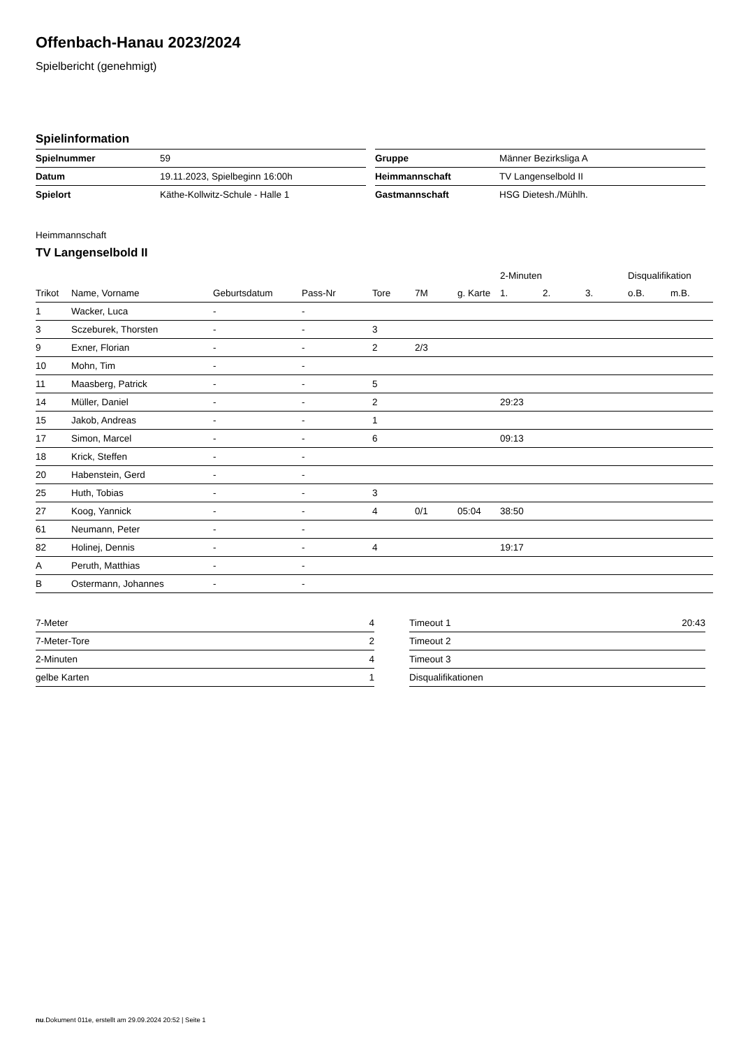Offenbach-Hanau 2023/2024
Spielbericht (genehmigt)
Spielinformation
| Spielnummer | 59 |
| Datum | 19.11.2023, Spielbeginn 16:00h |
| Spielort | Käthe-Kollwitz-Schule - Halle 1 |
| Gruppe | Männer Bezirksliga A |
| Heimmannschaft | TV Langenselbold II |
| Gastmannschaft | HSG Dietesh./Mühlh. |
Heimmannschaft
TV Langenselbold II
| | | | | | | | 2-Minuten | | | Disqualifikation | |
| --- | --- | --- | --- | --- | --- | --- | --- | --- | --- | --- | --- |
| Trikot | Name, Vorname | Geburtsdatum | Pass-Nr | Tore | 7M | g. Karte | 1. | 2. | 3. | o.B. | m.B. |
| 1 | Wacker, Luca | - | - | | | | | | | | |
| 3 | Sczeburek, Thorsten | - | - | 3 | | | | | | | |
| 9 | Exner, Florian | - | - | 2 | 2/3 | | | | | | |
| 10 | Mohn, Tim | - | - | | | | | | | | |
| 11 | Maasberg, Patrick | - | - | 5 | | | | | | | |
| 14 | Müller, Daniel | - | - | 2 | | | 29:23 | | | | |
| 15 | Jakob, Andreas | - | - | 1 | | | | | | | |
| 17 | Simon, Marcel | - | - | 6 | | | 09:13 | | | | |
| 18 | Krick, Steffen | - | - | | | | | | | | |
| 20 | Habenstein, Gerd | - | - | | | | | | | | |
| 25 | Huth, Tobias | - | - | 3 | | | | | | | |
| 27 | Koog, Yannick | - | - | 4 | 0/1 | 05:04 | 38:50 | | | | |
| 61 | Neumann, Peter | - | - | | | | | | | | |
| 82 | Holinej, Dennis | - | - | 4 | | | 19:17 | | | | |
| A | Peruth, Matthias | - | - | | | | | | | | |
| B | Ostermann, Johannes | - | - | | | | | | | | |
| 7-Meter | 4 |
| 7-Meter-Tore | 2 |
| 2-Minuten | 4 |
| gelbe Karten | 1 |
| Timeout 1 | 20:43 |
| Timeout 2 | |
| Timeout 3 | |
| Disqualifikationen | |
nu.Dokument 011e, erstellt am 29.09.2024 20:52 | Seite 1